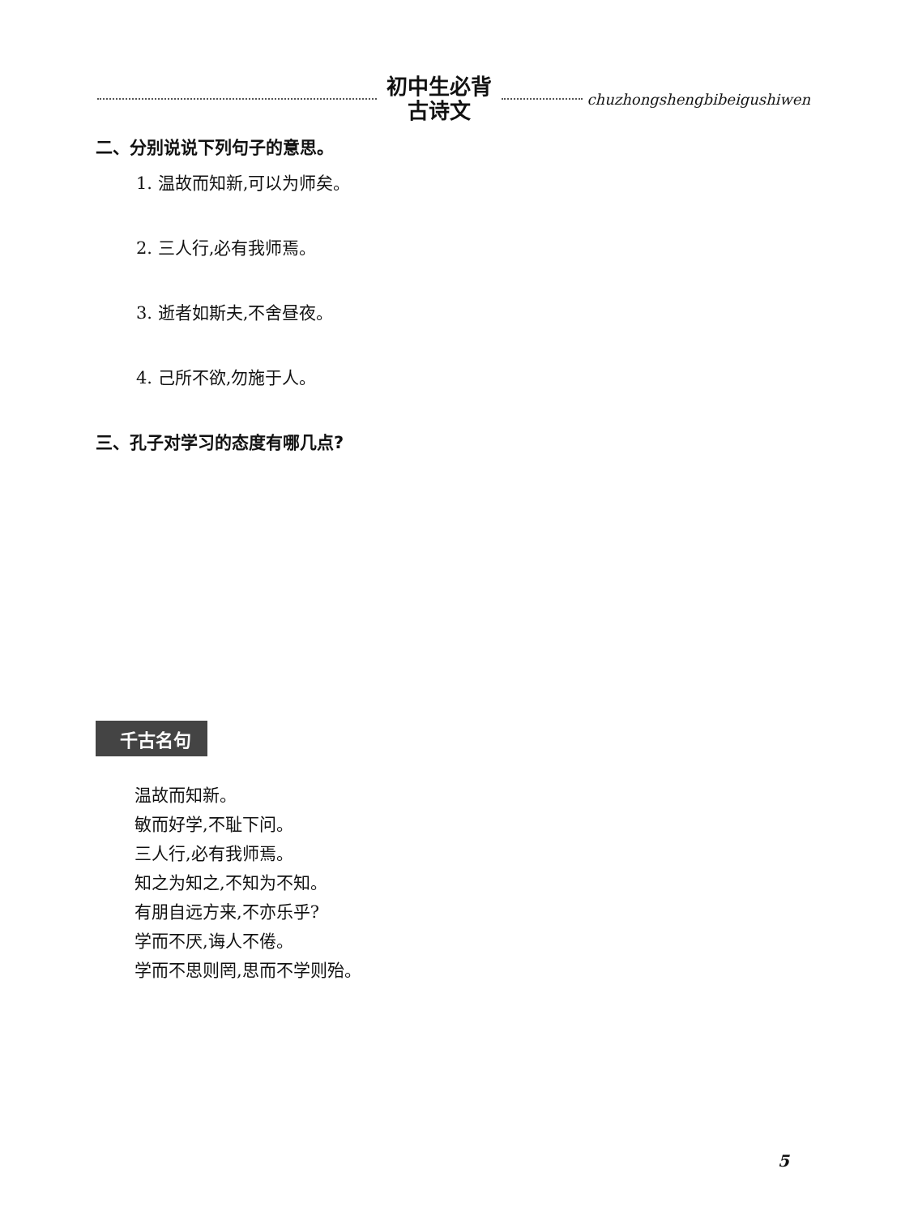初中生必背
古诗文
chuzhongshengbibeigushiwen
二、分别说说下列句子的意思。
1. 温故而知新,可以为师矣。
2. 三人行,必有我师焉。
3. 逝者如斯夫,不舍昼夜。
4. 己所不欲,勿施于人。
三、孔子对学习的态度有哪几点?
千古名句
温故而知新。
敏而好学,不耻下问。
三人行,必有我师焉。
知之为知之,不知为不知。
有朋自远方来,不亦乐乎?
学而不厌,诲人不倦。
学而不思则罔,思而不学则殆。
5